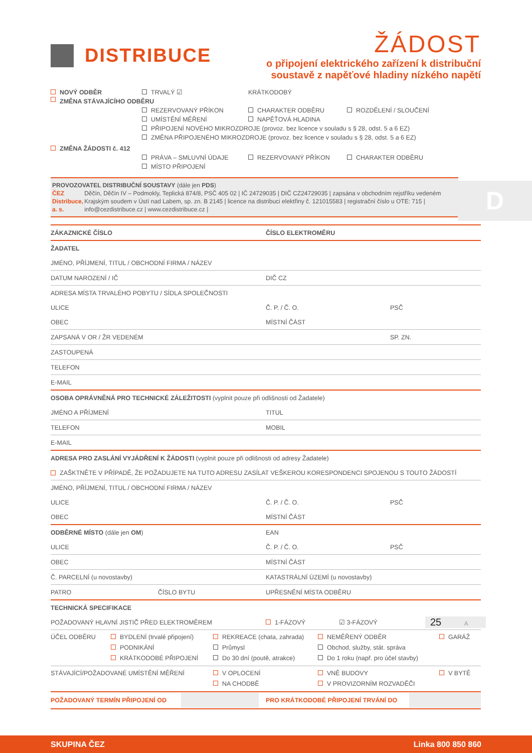DISTRIBUCE
ŽÁDOST
o připojení elektrického zařízení k distribuční
soustavě z napěťové hladiny nízkého napětí
NOVÝ ODBĚR TRVALÝ ☑ KRÁTKODOBÝ
ZMĚNA STÁVAJÍCÍHO ODBĚRU
REZERVOVANÝ PŘÍKON CHARAKTER ODBĚRU ROZDĚLENÍ / SLOUČENÍ
UMÍSTĚNÍ MĚŘENÍ NAPĚŤOVÁ HLADINA
PŘIPOJENÍ NOVÉHO MIKROZDROJE (provoz. bez licence v souladu s § 28, odst. 5 a 6 EZ)
ZMĚNA PŘIPOJENÉHO MIKROZDROJE (provoz. bez licence v souladu s § 28, odst. 5 a 6 EZ)
ZMĚNA ŽÁDOSTI č. 412
PRÁVA – SMLUVNÍ ÚDAJE REZERVOVANÝ PŘÍKON CHARAKTER ODBĚRU
MÍSTO PŘIPOJENÍ
PROVOZOVATEL DISTRIBUČNÍ SOUSTAVY (dále jen PDS)
ČEZ Distribuce, a. s.
Děčín, Děčín IV – Podmokly, Teplická 874/8, PSČ 405 02 | IČ 24729035 | DIČ CZ24729035 | zapsána v obchodním rejstříku vedeném Krajským soudem v Ústí nad Labem, sp. zn. B 2145 | licence na distribuci elektřiny č. 121015583 | registrační číslo u OTE: 715 | info@cezdistribuce.cz | www.cezdistribuce.cz |
ZÁKAZNICKÉ ČÍSLO ČÍSLO ELEKTROMĚRU
ŽADATEL
JMÉNO, PŘÍJMENÍ, TITUL / OBCHODNÍ FIRMA / NÁZEV
DATUM NAROZENÍ / IČ DIČ CZ
ADRESA MÍSTA TRVALÉHO POBYTU / SÍDLA SPOLEČNOSTI
ULICE Č. P. / Č. O. PSČ
OBEC MÍSTNÍ ČÁST
ZAPSANÁ V OR / ŽR VEDENÉM SP. ZN.
ZASTOUPENÁ
TELEFON
E-MAIL
OSOBA OPRÁVNĚNÁ PRO TECHNICKÉ ZÁLEŽITOSTI (vyplnit pouze při odlišnosti od Žadatele)
JMÉNO A PŘÍJMENÍ TITUL
TELEFON MOBIL
E-MAIL
ADRESA PRO ZASLÁNÍ VYJÁDŘENÍ K ŽÁDOSTI (vyplnit pouze při odlišnosti od adresy Žadatele)
ZAŠKTNĚTE V PŘÍPADĚ, ŽE POŽADUJETE NA TUTO ADRESU ZASÍLAT VEŠKEROU KORESPONDENCI SPOJENOU S TOUTO ŽÁDOSTÍ
JMÉNO, PŘÍJMENÍ, TITUL / OBCHODNÍ FIRMA / NÁZEV
ULICE Č. P. / Č. O. PSČ
OBEC MÍSTNÍ ČÁST
ODBĚRNÉ MÍSTO (dále jen OM) EAN
ULICE Č. P. / Č. O. PSČ
OBEC MÍSTNÍ ČÁST
Č. PARCELNÍ (u novostavby)
KATASTRÁLNÍ ÚZEMÍ (u novostavby)
PATRO ČÍSLO BYTU UPŘESNĚNÍ MÍSTA ODBĚRU
TECHNICKÁ SPECIFIKACE
POŽADOVANÝ HLAVNÍ JISTIČ PŘED ELEKTROMĚREM 1-FÁZOVÝ ☑ 3-FÁZOVÝ
25 A
ÚČEL ODBĚRU BYDLENÍ (trvalé připojení)
PODNIKÁNÍ
KRÁTKODOBÉ PŘIPOJENÍ
REKREACE (chata, zahrada)
Průmysl
Do 30 dní (poutě, atrakce)
NEMĚŘENÝ ODBĚR
Obchod, služby, stát. správa
Do 1 roku (např. pro účel stavby)
GARÁŽ
STÁVAJÍCÍ/POŽADOVANÉ UMÍSTĚNÍ MĚŘENÍ V OPLOCENÍ
NA CHODBĚ
VNĚ BUDOVY
V PROVIZORNÍM ROZVADĚČI
V BYTĚ
POŽADOVANÝ TERMÍN PŘIPOJENÍ OD PRO KRÁTKODOBÉ PŘIPOJENÍ TRVÁNÍ DO
D
SKUPINA ČEZ Linka 800 850 860